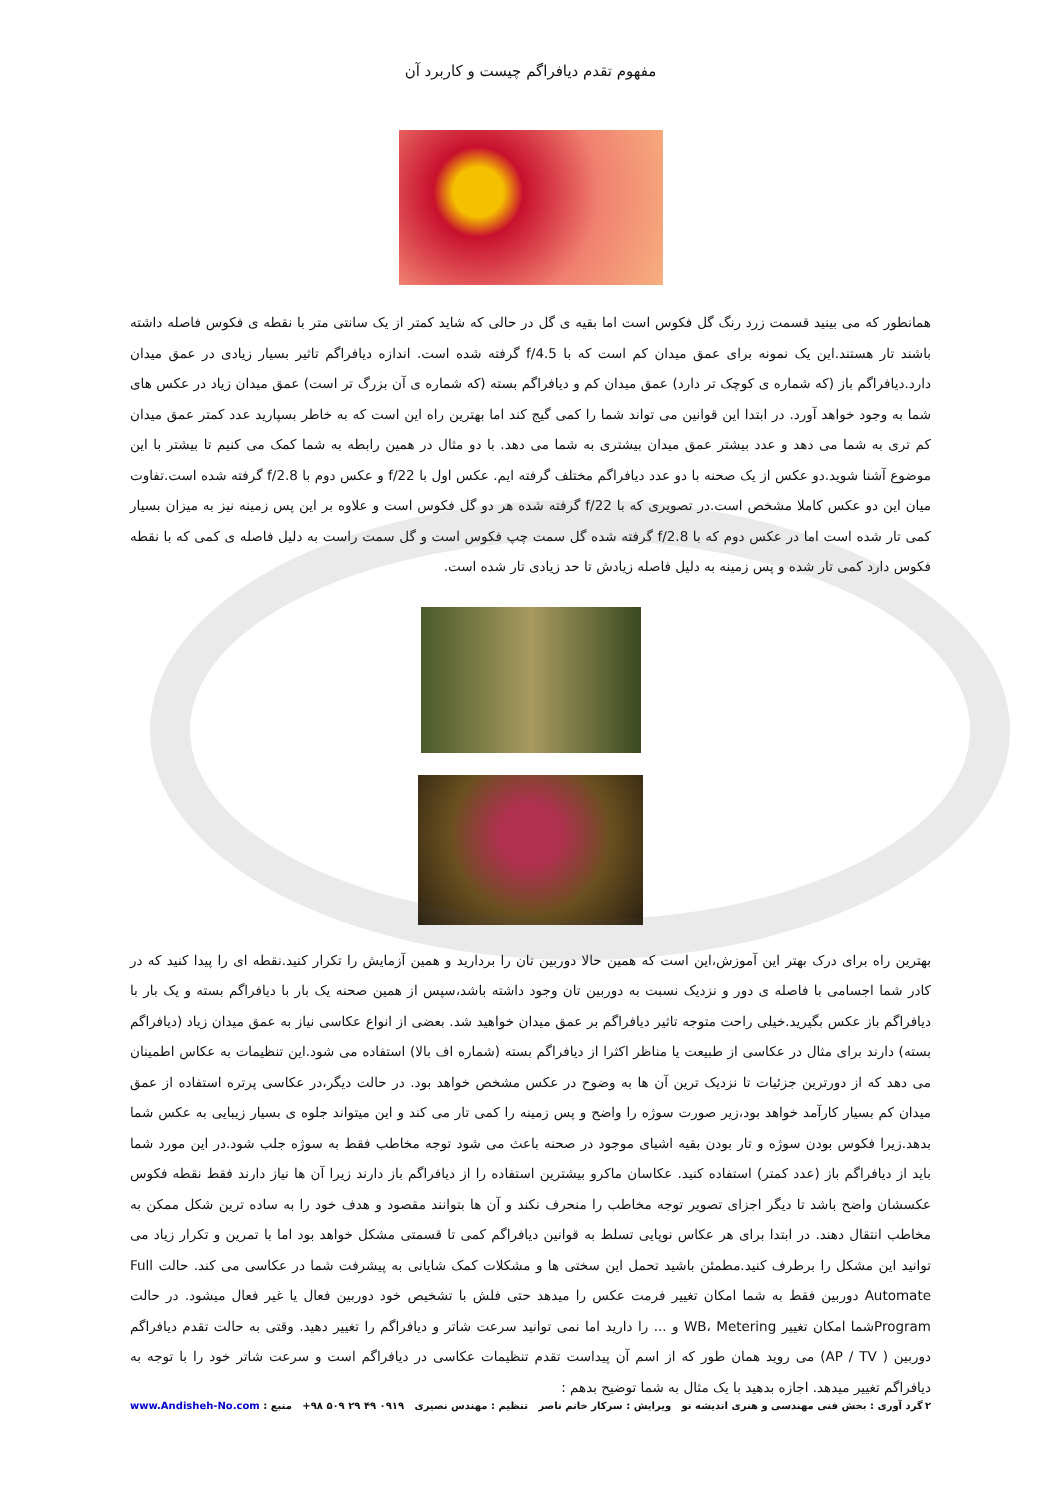مفهوم تقدم دیافراگم چیست و کاربرد آن
همانطور که می بینید قسمت زرد رنگ گل فکوس است اما بقیه ی گل در حالی که شاید کمتر از یک سانتی متر با نقطه ی فکوس فاصله داشته باشند تار هستند.این یک نمونه برای عمق میدان کم است که با f/4.5 گرفته شده است. اندازه دیافراگم تاثیر بسیار زیادی در عمق میدان دارد.دیافراگم باز (که شماره ی کوچک تر دارد) عمق میدان کم و دیافراگم بسته (که شماره ی آن بزرگ تر است) عمق میدان زیاد در عکس های شما به وجود خواهد آورد. در ابتدا این قوانین می تواند شما را کمی گیج کند اما بهترین راه این است که به خاطر بسپارید عدد کمتر عمق میدان کم تری به شما می دهد و عدد بیشتر عمق میدان بیشتری به شما می دهد. با دو مثال در همین رابطه به شما کمک می کنیم تا بیشتر با این موضوع آشنا شوید.دو عکس از یک صحنه با دو عدد دیافراگم مختلف گرفته ایم. عکس اول با f/22 و عکس دوم با f/2.8 گرفته شده است.تفاوت میان این دو عکس کاملا مشخص است.در تصویری که با f/22 گرفته شده هر دو گل فکوس است و علاوه بر این پس زمینه نیز به میزان بسیار کمی تار شده است اما در عکس دوم که با f/2.8 گرفته شده گل سمت چپ فکوس است و گل سمت راست به دلیل فاصله ی کمی که با نقطه فکوس دارد کمی تار شده و پس زمینه به دلیل فاصله زیادش تا حد زیادی تار شده است.
بهترین راه برای درک بهتر این آموزش،این است که همین حالا دوربین تان را بردارید و همین آزمایش را تکرار کنید.نقطه ای را پیدا کنید که در کادر شما اجسامی با فاصله ی دور و نزدیک نسبت به دوربین تان وجود داشته باشد،سپس از همین صحنه یک بار با دیافراگم بسته و یک بار با دیافراگم باز عکس بگیرید.خیلی راحت متوجه تاثیر دیافراگم بر عمق میدان خواهید شد. بعضی از انواع عکاسی نیاز به عمق میدان زیاد (دیافراگم بسته) دارند برای مثال در عکاسی از طبیعت یا مناظر اکثرا از دیافراگم بسته (شماره اف بالا) استفاده می شود.این تنظیمات به عکاس اطمینان می دهد که از دورترین جزئیات تا نزدیک ترین آن ها به وضوح در عکس مشخص خواهد بود. در حالت دیگر،در عکاسی پرتره استفاده از عمق میدان کم بسیار کارآمد خواهد بود،زیر صورت سوژه را واضح و پس زمینه را کمی تار می کند و این میتواند جلوه ی بسیار زیبایی به عکس شما بدهد.زیرا فکوس بودن سوژه و تار بودن بقیه اشیای موجود در صحنه باعث می شود توجه مخاطب فقط به سوژه جلب شود.در این مورد شما باید از دیافراگم باز (عدد کمتر) استفاده کنید. عکاسان ماکرو بیشترین استفاده را از دیافراگم باز دارند زیرا آن ها نیاز دارند فقط نقطه فکوس عکسشان واضح باشد تا دیگر اجزای تصویر توجه مخاطب را منحرف نکند و آن ها بتوانند مقصود و هدف خود را به ساده ترین شکل ممکن به مخاطب انتقال دهند. در ابتدا برای هر عکاس نوپایی تسلط به قوانین دیافراگم کمی تا قسمتی مشکل خواهد بود اما با تمرین و تکرار زیاد می توانید این مشکل را برطرف کنید.مطمئن باشید تحمل این سختی ها و مشکلات کمک شایانی به پیشرفت شما در عکاسی می کند. حالت Full Automate دوربین فقط به شما امکان تغییر فرمت عکس را میدهد حتی فلش با تشخیص خود دوربین فعال یا غیر فعال میشود. در حالت Programشما امکان تغییر WB، Metering و ... را دارید اما نمی توانید سرعت شاتر و دیافراگم را تغییر دهید. وقتی به حالت تقدم دیافراگم دوربین ( AP / TV) می روید همان طور که از اسم آن پیداست تقدم تنظیمات عکاسی در دیافراگم است و سرعت شاتر خود را با توجه به دیافراگم تغییر میدهد. اجازه بدهید با یک مثال به شما توضیح بدهم :
۲ گرد آوری : بخش فنی مهندسی و هنری اندیشه نو ویرایش : سرکار خانم ناصر تنظیم : مهندس نصیری ۰۹۱۹ ۴۹ ۲۹ ۵۰۹ ۹۸+ منبع : www.Andisheh-No.com